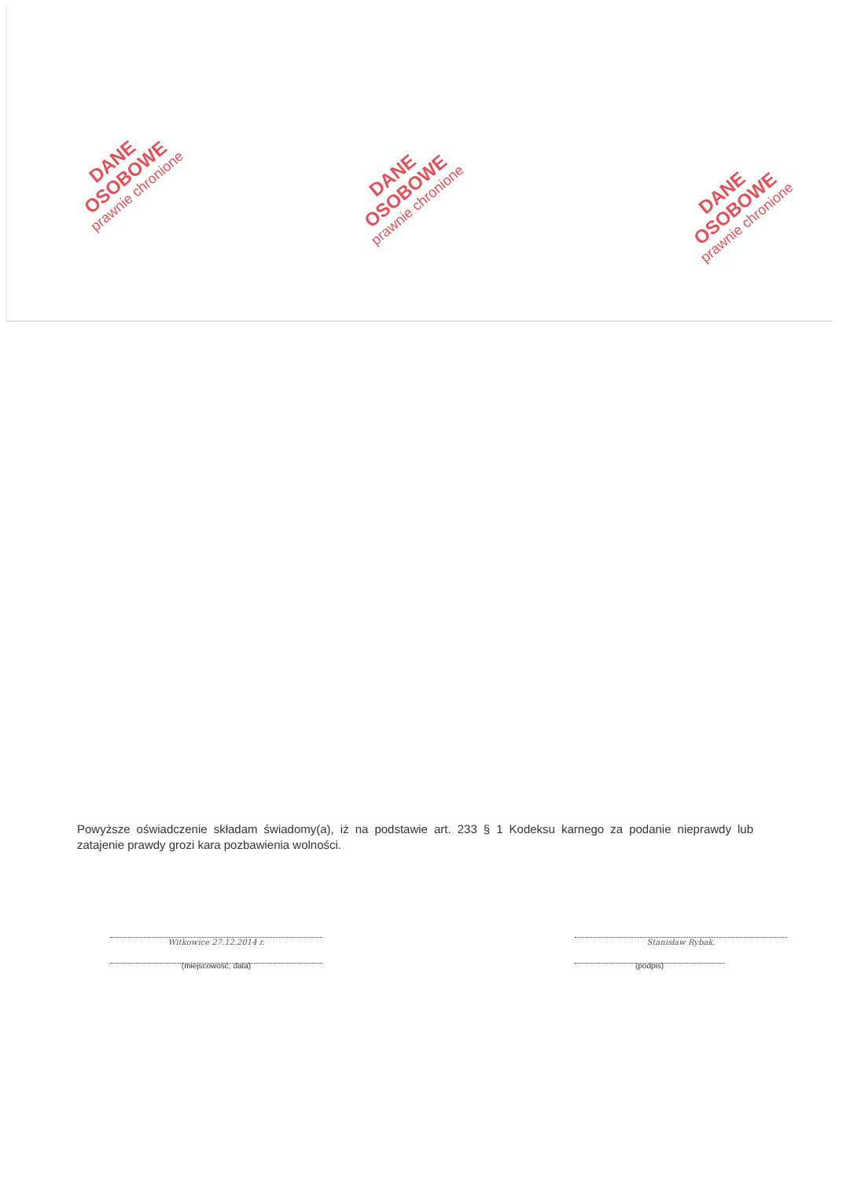DANE OSOBOWE
prawnie chronione
DANE OSOBOWE
prawnie chronione
DANE OSOBOWE
prawnie chronione
Powyższe oświadczenie składam świadomy(a), iż na podstawie art. 233 § 1 Kodeksu karnego za podanie nieprawdy lub zatajenie prawdy grozi kara pozbawienia wolności.
Witkowice 27.12.2014 r.
(miejscowość, data)
Stanisław Rybak.
(podpis)